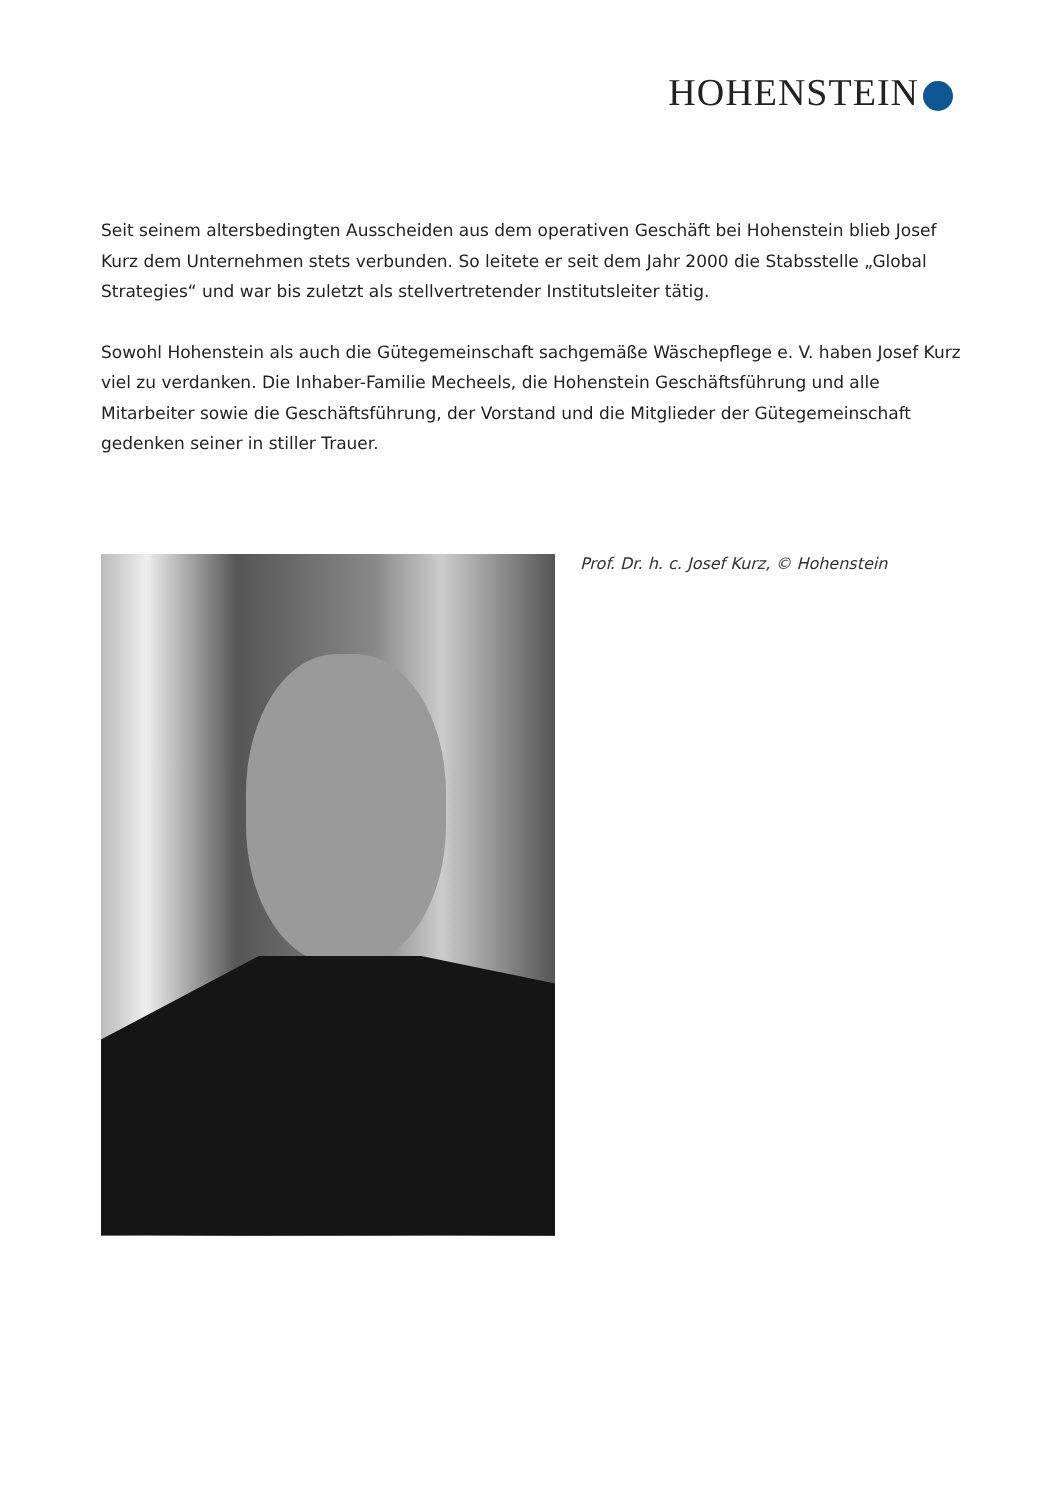HOHENSTEIN
Seit seinem altersbedingten Ausscheiden aus dem operativen Geschäft bei Hohenstein blieb Josef Kurz dem Unternehmen stets verbunden. So leitete er seit dem Jahr 2000 die Stabsstelle „Global Strategies“ und war bis zuletzt als stellvertretender Institutsleiter tätig.
Sowohl Hohenstein als auch die Gütegemeinschaft sachgemäße Wäschepflege e. V. haben Josef Kurz viel zu verdanken. Die Inhaber-Familie Mecheels, die Hohenstein Geschäftsführung und alle Mitarbeiter sowie die Geschäftsführung, der Vorstand und die Mitglieder der Gütegemeinschaft gedenken seiner in stiller Trauer.
Prof. Dr. h. c. Josef Kurz, © Hohenstein